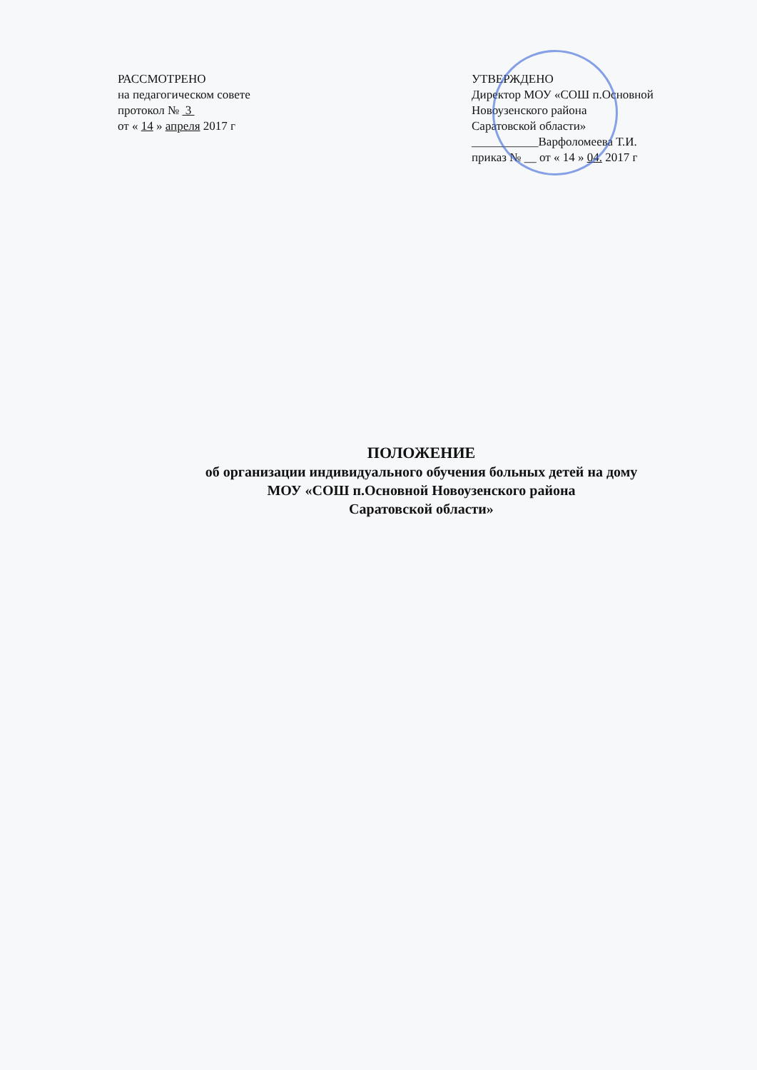РАССМОТРЕНО
на педагогическом совете
протокол № 3
от « 14 » апреля 2017 г
УТВЕРЖДЕНО
Директор МОУ «СОШ п.Основной
Новоузенского района
Саратовской области»
___________Варфоломеева Т.И.
приказ № __ от « 14 » 04. 2017 г
ПОЛОЖЕНИЕ
об организации индивидуального обучения больных детей на дому
МОУ «СОШ п.Основной Новоузенского района
Саратовской области»